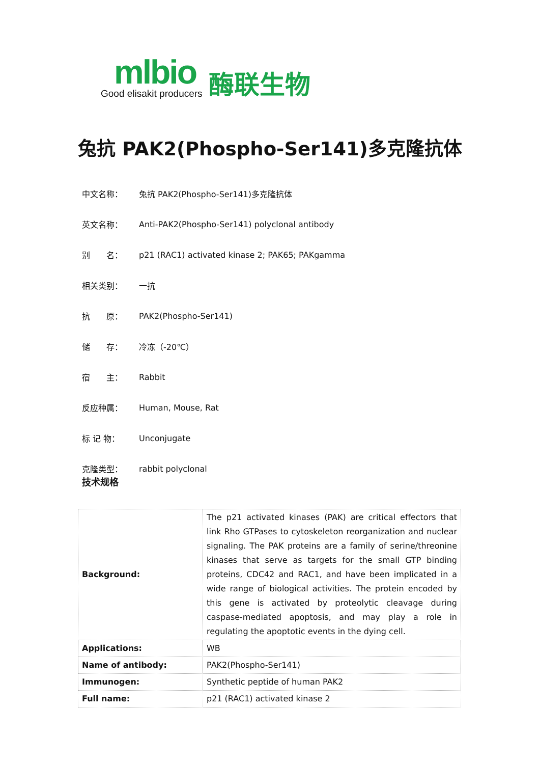mlbio
Good elisakit producers
酶联生物
兔抗 PAK2(Phospho-Ser141)多克隆抗体
中文名称： 兔抗 PAK2(Phospho-Ser141)多克隆抗体
英文名称： Anti-PAK2(Phospho-Ser141) polyclonal antibody
别　　名： p21 (RAC1) activated kinase 2; PAK65; PAKgamma
相关类别： 一抗
抗　　原： PAK2(Phospho-Ser141)
储　　存： 冷冻（-20℃）
宿　　主： Rabbit
反应种属： Human, Mouse, Rat
标 记 物： Unconjugate
克隆类型： rabbit polyclonal
技术规格
| Background: | The p21 activated kinases (PAK) are critical effectors that link Rho GTPases to cytoskeleton reorganization and nuclear signaling. The PAK proteins are a family of serine/threonine kinases that serve as targets for the small GTP binding proteins, CDC42 and RAC1, and have been implicated in a wide range of biological activities. The protein encoded by this gene is activated by proteolytic cleavage during caspase-mediated apoptosis, and may play a role in regulating the apoptotic events in the dying cell. |
| Applications: | WB |
| Name of antibody: | PAK2(Phospho-Ser141) |
| Immunogen: | Synthetic peptide of human PAK2 |
| Full name: | p21 (RAC1) activated kinase 2 |